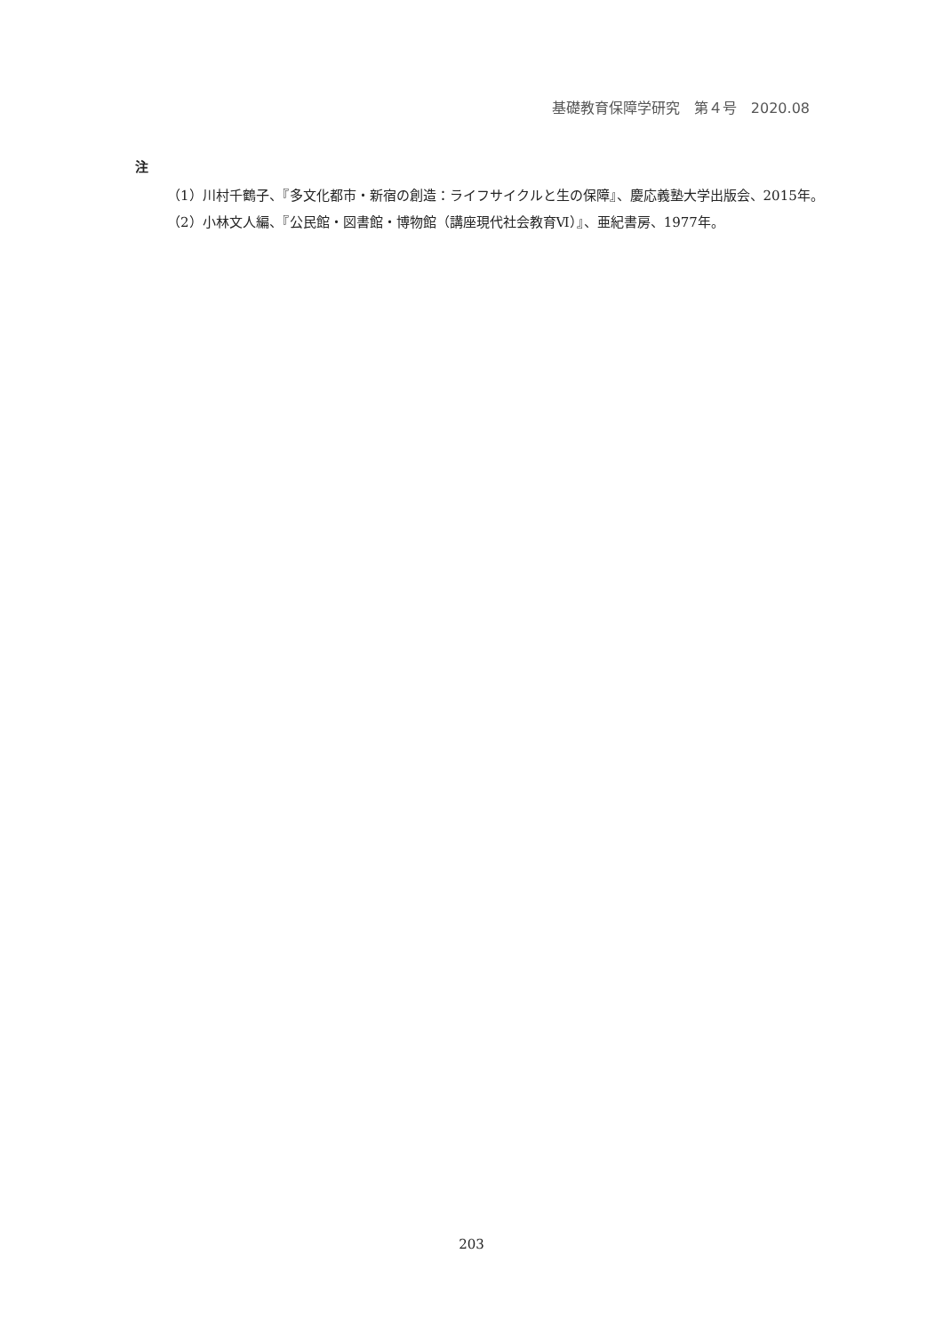基礎教育保障学研究　第４号　2020.08
注
（1）川村千鶴子、『多文化都市・新宿の創造：ライフサイクルと生の保障』、慶応義塾大学出版会、2015年。
（2）小林文人編、『公民館・図書館・博物館（講座現代社会教育Ⅵ）』、亜紀書房、1977年。
203